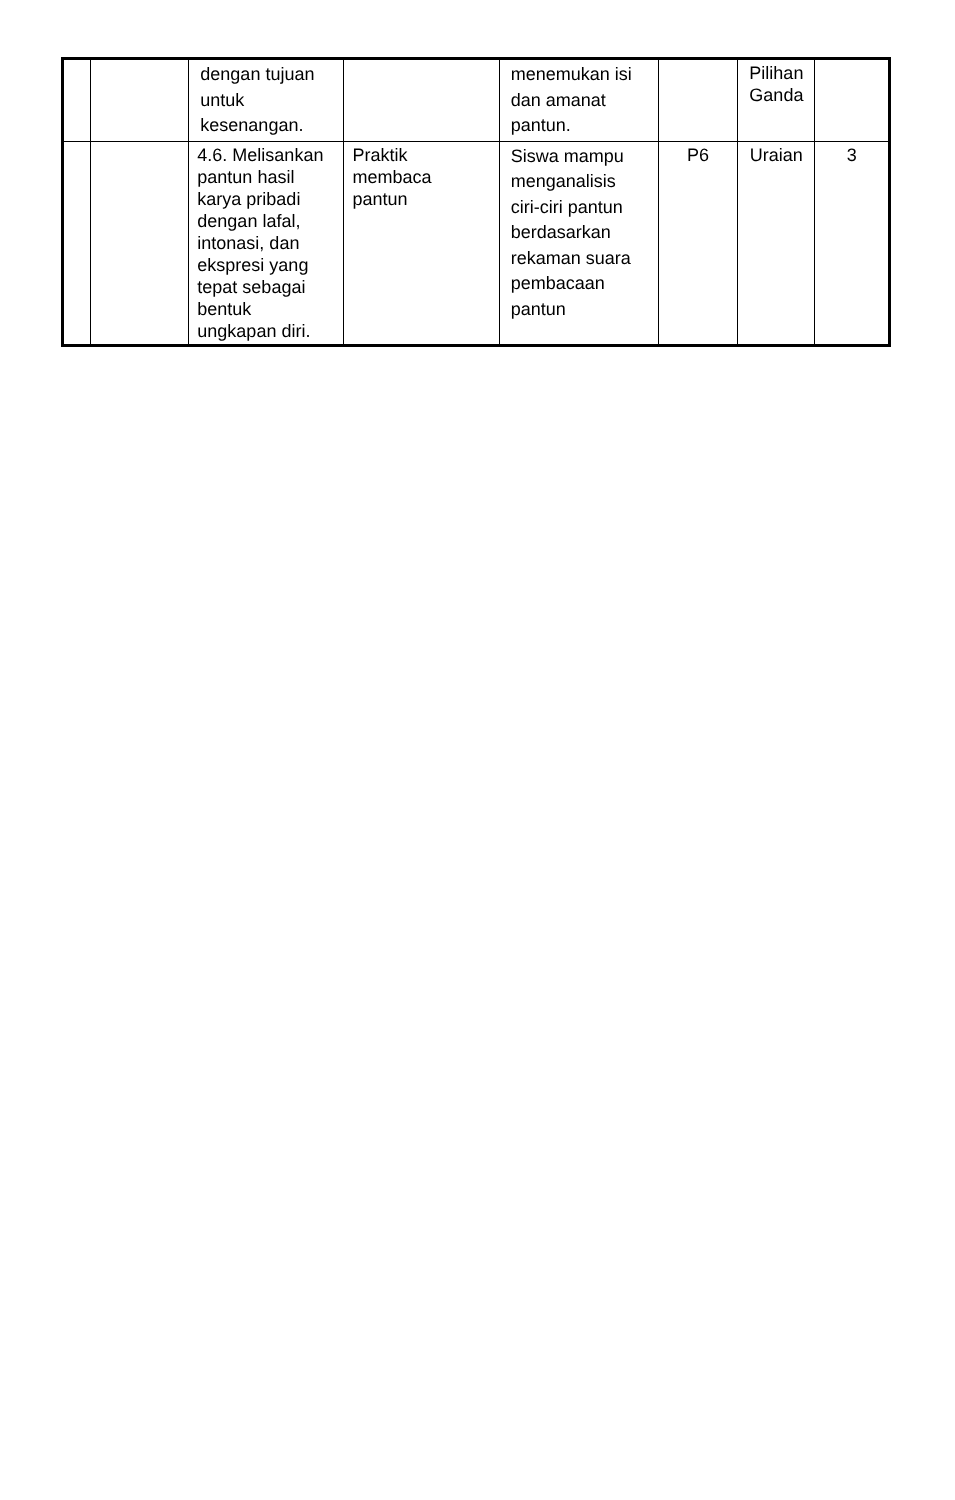| | | dengan tujuan untuk kesenangan. | | menemukan isi dan amanat pantun. | | Pilihan Ganda | |
| | | 4.6. Melisankan pantun hasil karya pribadi dengan lafal, intonasi, dan ekspresi yang tepat sebagai bentuk ungkapan diri. | Praktik membaca pantun | Siswa mampu menganalisis ciri-ciri pantun berdasarkan rekaman suara pembacaan pantun | P6 | Uraian | 3 |